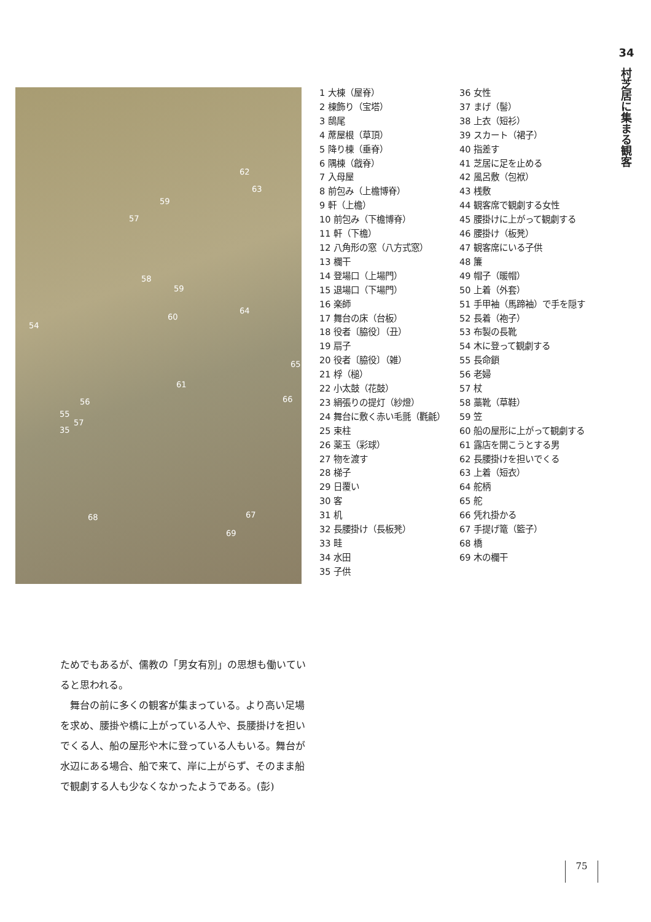34
村芝居に集まる観客
62
63
59
57
58
59
64
60
54
65
61
66 56
55
57
35
67 68
69
1 大棟（屋脊）
2 棟飾り（宝塔）
3 鴟尾
4 蓆屋根（草頂）
5 降り棟（垂脊）
6 隅棟（戧脊）
7 入母屋
8 前包み（上檐博脊）
9 軒（上檐）
10 前包み（下檐博脊）
11 軒（下檐）
12 八角形の窓（八方式窓）
13 欄干
14 登場口（上場門）
15 退場口（下場門）
16 楽師
17 舞台の床（台板）
18 役者〔脇役〕（丑）
19 扇子
20 役者〔脇役〕（雑）
21 桴（槌）
22 小太鼓（花鼓）
23 絹張りの提灯（紗燈）
24 舞台に敷く赤い毛氈（氍毹）
25 束柱
26 薬玉（彩球）
27 物を渡す
28 梯子
29 日覆い
30 客
31 机
32 長腰掛け（長板凳）
33 畦
34 水田
35 子供
36 女性
37 まげ（髻）
38 上衣（短衫）
39 スカート（裙子）
40 指差す
41 芝居に足を止める
42 風呂敷（包袱）
43 桟敷
44 観客席で観劇する女性
45 腰掛けに上がって観劇する
46 腰掛け（板凳）
47 観客席にいる子供
48 簾
49 帽子（暖帽）
50 上着（外套）
51 手甲袖（馬蹄袖）で手を隠す
52 長着（袍子）
53 布製の長靴
54 木に登って観劇する
55 長命鎖
56 老婦
57 杖
58 藁靴（草鞋）
59 笠
60 船の屋形に上がって観劇する
61 露店を開こうとする男
62 長腰掛けを担いでくる
63 上着（短衣）
64 舵柄
65 舵
66 凭れ掛かる
67 手提げ篭（籃子）
68 橋
69 木の欄干
ためでもあるが、儒教の「男女有別」の思想も働いていると思われる。
　舞台の前に多くの観客が集まっている。より高い足場を求め、腰掛や橋に上がっている人や、長腰掛けを担いでくる人、船の屋形や木に登っている人もいる。舞台が水辺にある場合、船で来て、岸に上がらず、そのまま船で観劇する人も少なくなかったようである。(彭)
75